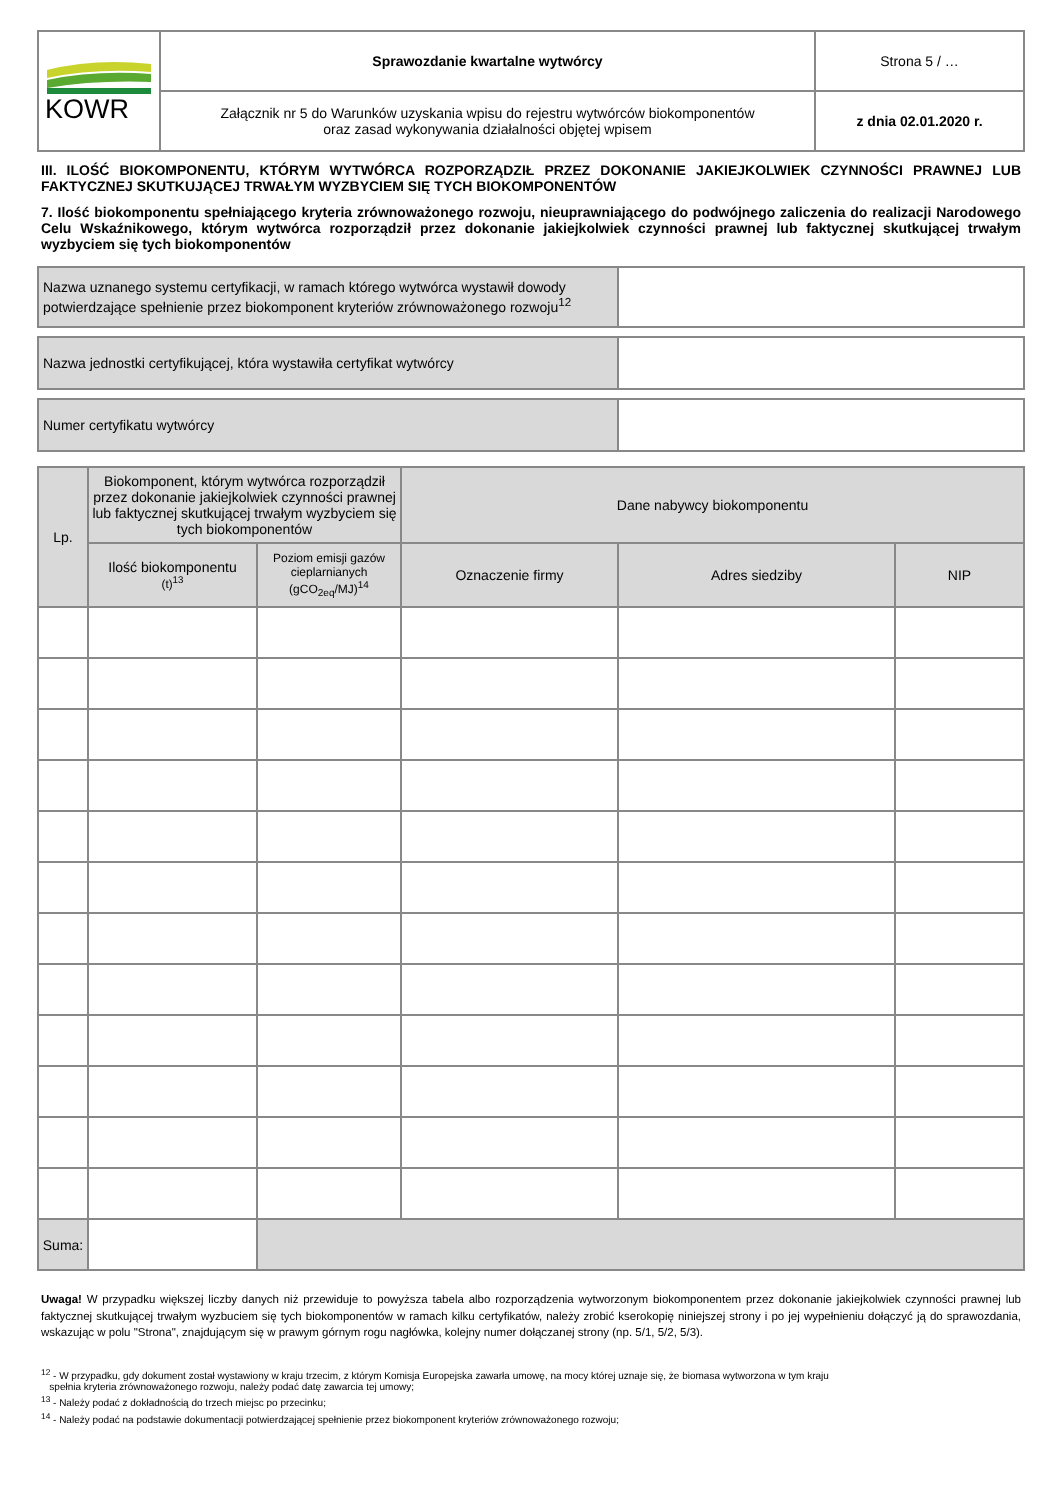| KOWR | Sprawozdanie kwartalne wytwórcy | Strona 5 / … |
| | Załącznik nr 5 do Warunków uzyskania wpisu do rejestru wytwórców biokomponentów oraz zasad wykonywania działalności objętej wpisem | z dnia 02.01.2020 r. |
III. ILOŚĆ BIOKOMPONENTU, KTÓRYM WYTWÓRCA ROZPORZĄDZIŁ PRZEZ DOKONANIE JAKIEJKOLWIEK CZYNNOŚCI PRAWNEJ LUB FAKTYCZNEJ SKUTKUJĄCEJ TRWAŁYM WYZBYCIEM SIĘ TYCH BIOKOMPONENTÓW
7. Ilość biokomponentu spełniającego kryteria zrównoważonego rozwoju, nieuprawniającego do podwójnego zaliczenia do realizacji Narodowego Celu Wskaźnikowego, którym wytwórca rozporządził przez dokonanie jakiejkolwiek czynności prawnej lub faktycznej skutkującej trwałym wyzbyciem się tych biokomponentów
| Nazwa uznanego systemu certyfikacji, w ramach którego wytwórca wystawił dowody potwierdzające spełnienie przez biokomponent kryteriów zrównoważonego rozwoju<sup>12</sup> | |
| Nazwa jednostki certyfikującej, która wystawiła certyfikat wytwórcy | |
| Numer certyfikatu wytwórcy | |
| Lp. | Biokomponent, którym wytwórca rozporządził przez dokonanie jakiejkolwiek czynności prawnej lub faktycznej skutkującej trwałym wyzbyciem się tych biokomponentów | | Dane nabywcy biokomponentu | | |
| --- | --- | --- | --- | --- | --- |
| | Ilość biokomponentu (t)<sup>13</sup> | Poziom emisji gazów cieplarnianych (gCO<sub>2eq</sub>/MJ)<sup>14</sup> | Oznaczenie firmy | Adres siedziby | NIP |
| Suma: | | | | | |
Uwaga! W przypadku większej liczby danych niż przewiduje to powyższa tabela albo rozporządzenia wytworzonym biokomponentem przez dokonanie jakiejkolwiek czynności prawnej lub faktycznej skutkującej trwałym wyzbuciem się tych biokomponentów w ramach kilku certyfikatów, należy zrobić kserokopię niniejszej strony i po jej wypełnieniu dołączyć ją do sprawozdania, wskazując w polu "Strona", znajdującym się w prawym górnym rogu nagłówka, kolejny numer dołączanej strony (np. 5/1, 5/2, 5/3).
<sup>12</sup> - W przypadku, gdy dokument został wystawiony w kraju trzecim, z którym Komisja Europejska zawarła umowę, na mocy której uznaje się, że biomasa wytworzona w tym kraju
spełnia kryteria zrównoważonego rozwoju, należy podać datę zawarcia tej umowy;
<sup>13</sup> - Należy podać z dokładnością do trzech miejsc po przecinku;
<sup>14</sup> - Należy podać na podstawie dokumentacji potwierdzającej spełnienie przez biokomponent kryteriów zrównoważonego rozwoju;